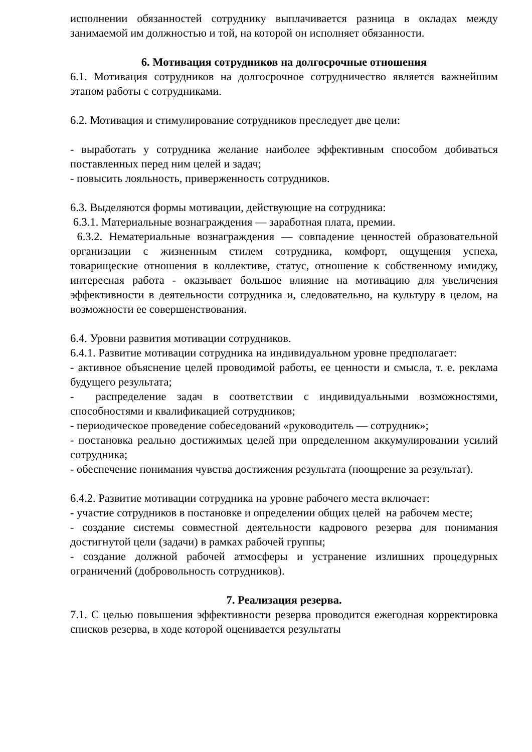исполнении обязанностей сотруднику выплачивается разница в окладах между занимаемой им должностью и той, на которой он исполняет обязанности.
6. Мотивация сотрудников на долгосрочные отношения
6.1. Мотивация сотрудников на долгосрочное сотрудничество является важнейшим этапом работы с сотрудниками.
6.2. Мотивация и стимулирование сотрудников преследует две цели:
- выработать у сотрудника желание наиболее эффективным способом добиваться поставленных перед ним целей и задач;
- повысить лояльность, приверженность сотрудников.
6.3. Выделяются формы мотивации, действующие на сотрудника:
6.3.1. Материальные вознаграждения — заработная плата, премии.
6.3.2. Нематериальные вознаграждения — совпадение ценностей образовательной организации с жизненным стилем сотрудника, комфорт, ощущения успеха, товарищеские отношения в коллективе, статус, отношение к собственному имиджу, интересная работа - оказывает большое влияние на мотивацию для увеличения эффективности в деятельности сотрудника и, следовательно, на культуру в целом, на возможности ее совершенствования.
6.4. Уровни развития мотивации сотрудников.
6.4.1. Развитие мотивации сотрудника на индивидуальном уровне предполагает:
- активное объяснение целей проводимой работы, ее ценности и смысла, т. е. реклама будущего результата;
- распределение задач в соответствии с индивидуальными возможностями, способностями и квалификацией сотрудников;
- периодическое проведение собеседований «руководитель — сотрудник»;
- постановка реально достижимых целей при определенном аккумулировании усилий сотрудника;
- обеспечение понимания чувства достижения результата (поощрение за результат).
6.4.2. Развитие мотивации сотрудника на уровне рабочего места включает:
- участие сотрудников в постановке и определении общих целей на рабочем месте;
- создание системы совместной деятельности кадрового резерва для понимания достигнутой цели (задачи) в рамках рабочей группы;
- создание должной рабочей атмосферы и устранение излишних процедурных ограничений (добровольность сотрудников).
7. Реализация резерва.
7.1. С целью повышения эффективности резерва проводится ежегодная корректировка списков резерва, в ходе которой оценивается результаты